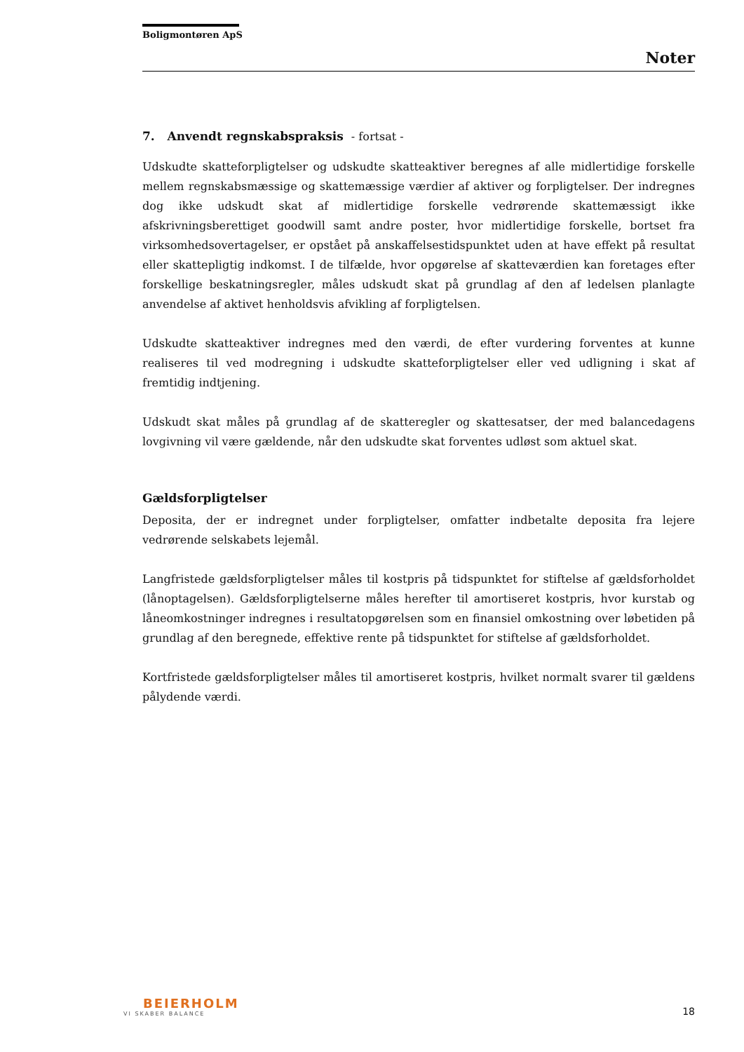Boligmontøren ApS
Noter
7. Anvendt regnskabspraksis - fortsat -
Udskudte skatteforpligtelser og udskudte skatteaktiver beregnes af alle midlertidige forskelle mellem regnskabsmæssige og skattemæssige værdier af aktiver og forpligtelser. Der indregnes dog ikke udskudt skat af midlertidige forskelle vedrørende skattemæssigt ikke afskrivningsberettiget goodwill samt andre poster, hvor midlertidige forskelle, bortset fra virksomhedsovertagelser, er opstået på anskaffelsestidspunktet uden at have effekt på resultat eller skattepligtig indkomst. I de tilfælde, hvor opgørelse af skatteværdien kan foretages efter forskellige beskatningsregler, måles udskudt skat på grundlag af den af ledelsen planlagte anvendelse af aktivet henholdsvis afvikling af forpligtelsen.
Udskudte skatteaktiver indregnes med den værdi, de efter vurdering forventes at kunne realiseres til ved modregning i udskudte skatteforpligtelser eller ved udligning i skat af fremtidig indtjening.
Udskudt skat måles på grundlag af de skatteregler og skattesatser, der med balancedagens lovgivning vil være gældende, når den udskudte skat forventes udløst som aktuel skat.
Gældsforpligtelser
Deposita, der er indregnet under forpligtelser, omfatter indbetalte deposita fra lejere vedrørende selskabets lejemål.
Langfristede gældsforpligtelser måles til kostpris på tidspunktet for stiftelse af gældsforholdet (lånoptagelsen). Gældsforpligtelserne måles herefter til amortiseret kostpris, hvor kurstab og låneomkostninger indregnes i resultatopgørelsen som en finansiel omkostning over løbetiden på grundlag af den beregnede, effektive rente på tidspunktet for stiftelse af gældsforholdet.
Kortfristede gældsforpligtelser måles til amortiseret kostpris, hvilket normalt svarer til gældens pålydende værdi.
BEIERHOLM
VI SKABER BALANCE
18